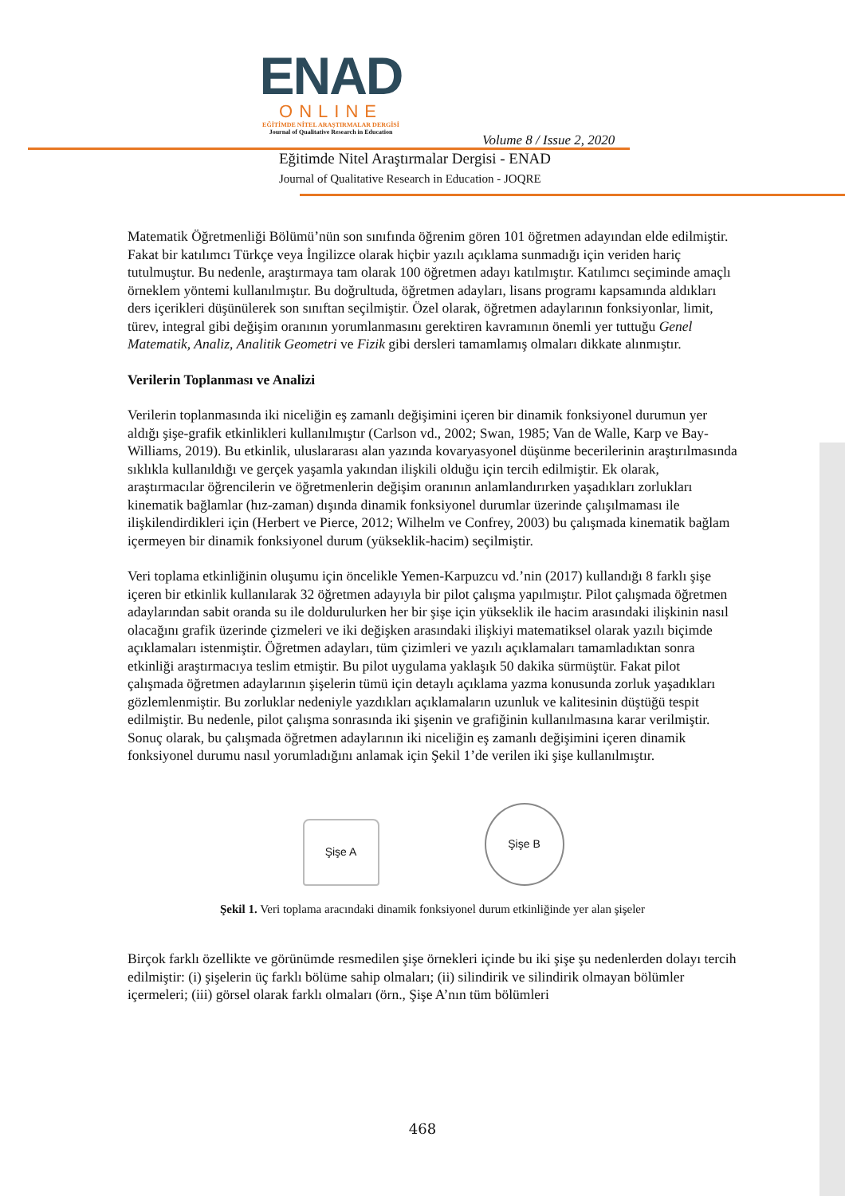ENAD
ONLINE
EĞİTİMDE NİTEL ARAŞTIRMALAR DERGİSİ
Journal of Qualitative Research in Education
Volume 8 / Issue 2, 2020
Eğitimde Nitel Araştırmalar Dergisi - ENAD
Journal of Qualitative Research in Education - JOQRE
Matematik Öğretmenliği Bölümü’nün son sınıfında öğrenim gören 101 öğretmen adayından elde edilmiştir. Fakat bir katılımcı Türkçe veya İngilizce olarak hiçbir yazılı açıklama sunmadığı için veriden hariç tutulmuştur. Bu nedenle, araştırmaya tam olarak 100 öğretmen adayı katılmıştır. Katılımcı seçiminde amaçlı örneklem yöntemi kullanılmıştır. Bu doğrultuda, öğretmen adayları, lisans programı kapsamında aldıkları ders içerikleri düşünülerek son sınıftan seçilmiştir. Özel olarak, öğretmen adaylarının fonksiyonlar, limit, türev, integral gibi değişim oranının yorumlanmasını gerektiren kavramının önemli yer tuttuğu Genel Matematik, Analiz, Analitik Geometri ve Fizik gibi dersleri tamamlamış olmaları dikkate alınmıştır.
Verilerin Toplanması ve Analizi
Verilerin toplanmasında iki niceliğin eş zamanlı değişimini içeren bir dinamik fonksiyonel durumun yer aldığı şişe-grafik etkinlikleri kullanılmıştır (Carlson vd., 2002; Swan, 1985; Van de Walle, Karp ve Bay-Williams, 2019). Bu etkinlik, uluslararası alan yazında kovaryasyonel düşünme becerilerinin araştırılmasında sıklıkla kullanıldığı ve gerçek yaşamla yakından ilişkili olduğu için tercih edilmiştir. Ek olarak, araştırmacılar öğrencilerin ve öğretmenlerin değişim oranının anlamlandırırken yaşadıkları zorlukları kinematik bağlamlar (hız-zaman) dışında dinamik fonksiyonel durumlar üzerinde çalışılmaması ile ilişkilendirdikleri için (Herbert ve Pierce, 2012; Wilhelm ve Confrey, 2003) bu çalışmada kinematik bağlam içermeyen bir dinamik fonksiyonel durum (yükseklik-hacim) seçilmiştir.
Veri toplama etkinliğinin oluşumu için öncelikle Yemen-Karpuzcu vd.’nin (2017) kullandığı 8 farklı şişe içeren bir etkinlik kullanılarak 32 öğretmen adayıyla bir pilot çalışma yapılmıştır. Pilot çalışmada öğretmen adaylarından sabit oranda su ile doldurulurken her bir şişe için yükseklik ile hacim arasındaki ilişkinin nasıl olacağını grafik üzerinde çizmeleri ve iki değişken arasındaki ilişkiyi matematiksel olarak yazılı biçimde açıklamaları istenmiştir. Öğretmen adayları, tüm çizimleri ve yazılı açıklamaları tamamladıktan sonra etkinliği araştırmacıya teslim etmiştir. Bu pilot uygulama yaklaşık 50 dakika sürmüştür. Fakat pilot çalışmada öğretmen adaylarının şişelerin tümü için detaylı açıklama yazma konusunda zorluk yaşadıkları gözlemlenmiştir. Bu zorluklar nedeniyle yazdıkları açıklamaların uzunluk ve kalitesinin düştüğü tespit edilmiştir. Bu nedenle, pilot çalışma sonrasında iki şişenin ve grafiğinin kullanılmasına karar verilmiştir. Sonuç olarak, bu çalışmada öğretmen adaylarının iki niceliğin eş zamanlı değişimini içeren dinamik fonksiyonel durumu nasıl yorumladığını anlamak için Şekil 1’de verilen iki şişe kullanılmıştır.
Şişe A
Şişe B
Şekil 1. Veri toplama aracındaki dinamik fonksiyonel durum etkinliğinde yer alan şişeler
Birçok farklı özellikte ve görünümde resmedilen şişe örnekleri içinde bu iki şişe şu nedenlerden dolayı tercih edilmiştir: (i) şişelerin üç farklı bölüme sahip olmaları; (ii) silindirik ve silindirik olmayan bölümler içermeleri; (iii) görsel olarak farklı olmaları (örn., Şişe A’nın tüm bölümleri
468